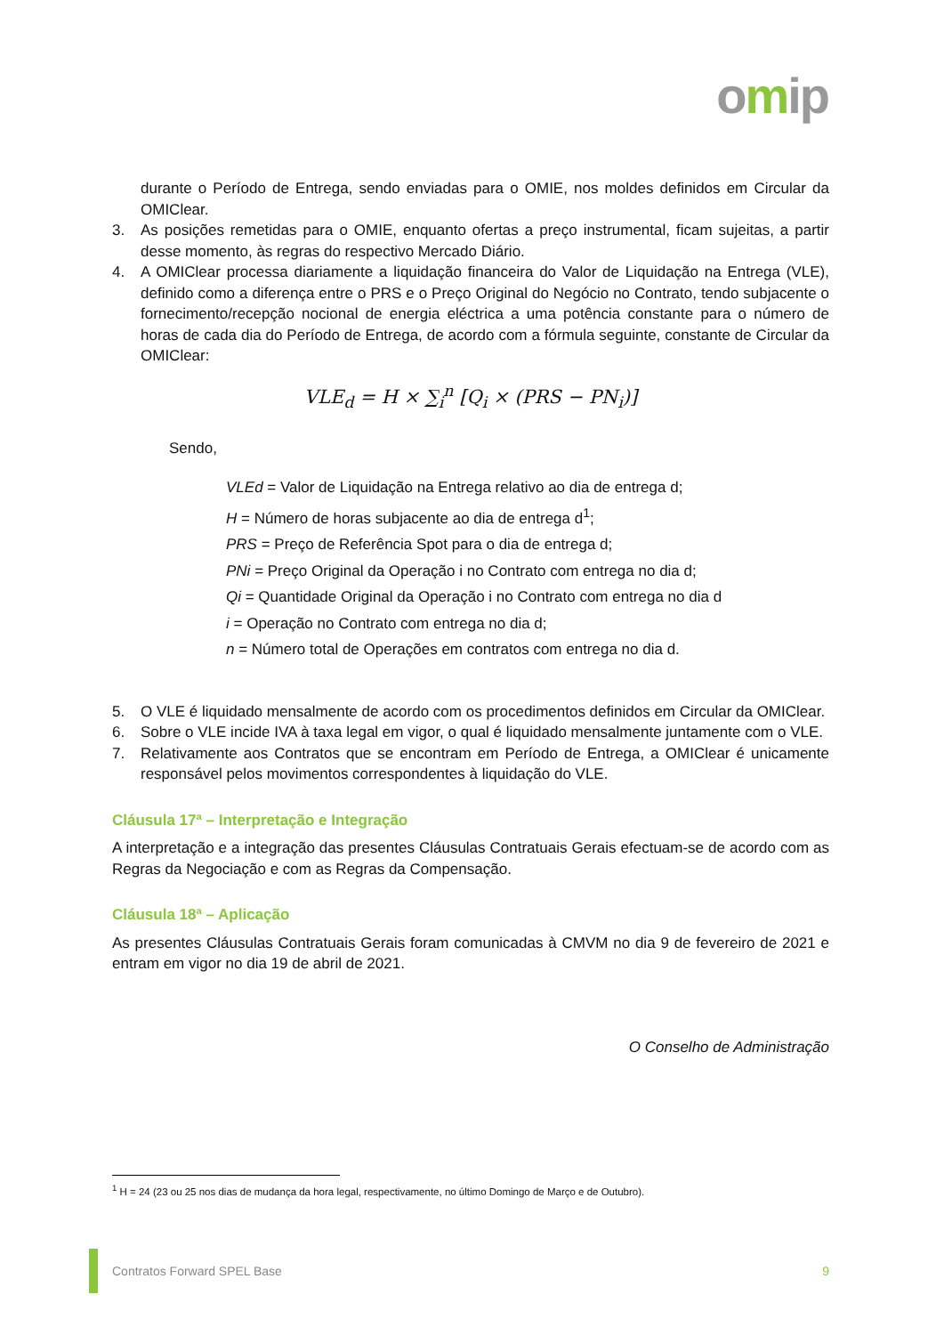omip
durante o Período de Entrega, sendo enviadas para o OMIE, nos moldes definidos em Circular da OMIClear.
3. As posições remetidas para o OMIE, enquanto ofertas a preço instrumental, ficam sujeitas, a partir desse momento, às regras do respectivo Mercado Diário.
4. A OMIClear processa diariamente a liquidação financeira do Valor de Liquidação na Entrega (VLE), definido como a diferença entre o PRS e o Preço Original do Negócio no Contrato, tendo subjacente o fornecimento/recepção nocional de energia eléctrica a uma potência constante para o número de horas de cada dia do Período de Entrega, de acordo com a fórmula seguinte, constante de Circular da OMIClear:
VLE<sub>d</sub> = H × ∑<sub>i</sub><sup>n</sup> [Q<sub>i</sub> × (PRS − PN<sub>i</sub>)]
Sendo,
VLEd = Valor de Liquidação na Entrega relativo ao dia de entrega d;
H = Número de horas subjacente ao dia de entrega d<sup>1</sup>;
PRS = Preço de Referência Spot para o dia de entrega d;
PNi = Preço Original da Operação i no Contrato com entrega no dia d;
Qi = Quantidade Original da Operação i no Contrato com entrega no dia d
i = Operação no Contrato com entrega no dia d;
n = Número total de Operações em contratos com entrega no dia d.
5. O VLE é liquidado mensalmente de acordo com os procedimentos definidos em Circular da OMIClear.
6. Sobre o VLE incide IVA à taxa legal em vigor, o qual é liquidado mensalmente juntamente com o VLE.
7. Relativamente aos Contratos que se encontram em Período de Entrega, a OMIClear é unicamente responsável pelos movimentos correspondentes à liquidação do VLE.
Cláusula 17ª – Interpretação e Integração
A interpretação e a integração das presentes Cláusulas Contratuais Gerais efectuam-se de acordo com as Regras da Negociação e com as Regras da Compensação.
Cláusula 18ª – Aplicação
As presentes Cláusulas Contratuais Gerais foram comunicadas à CMVM no dia 9 de fevereiro de 2021 e entram em vigor no dia 19 de abril de 2021.
O Conselho de Administração
<sup>1</sup> H = 24 (23 ou 25 nos dias de mudança da hora legal, respectivamente, no último Domingo de Março e de Outubro).
Contratos Forward SPEL Base 9